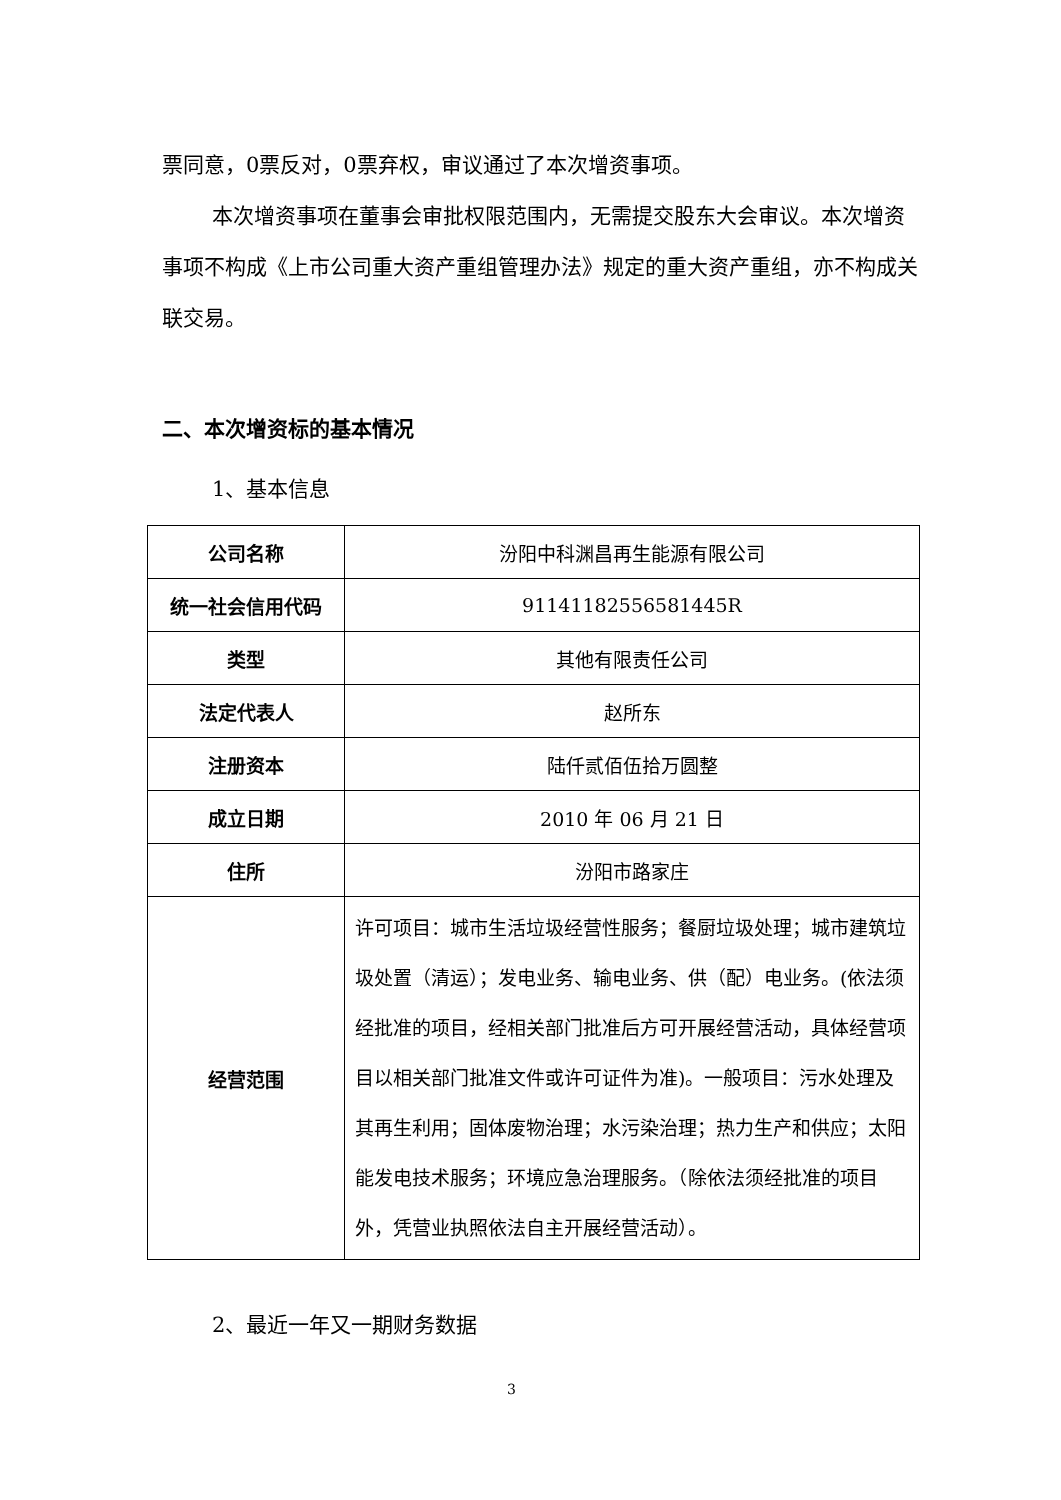票同意，0票反对，0票弃权，审议通过了本次增资事项。
本次增资事项在董事会审批权限范围内，无需提交股东大会审议。本次增资事项不构成《上市公司重大资产重组管理办法》规定的重大资产重组，亦不构成关联交易。
二、本次增资标的基本情况
1、基本信息
| 公司名称 | 汾阳中科渊昌再生能源有限公司 |
| 统一社会信用代码 | 91141182556581445R |
| 类型 | 其他有限责任公司 |
| 法定代表人 | 赵所东 |
| 注册资本 | 陆仟贰佰伍拾万圆整 |
| 成立日期 | 2010 年 06 月 21 日 |
| 住所 | 汾阳市路家庄 |
| 经营范围 | 许可项目：城市生活垃圾经营性服务；餐厨垃圾处理；城市建筑垃圾处置（清运）；发电业务、输电业务、供（配）电业务。(依法须经批准的项目，经相关部门批准后方可开展经营活动，具体经营项目以相关部门批准文件或许可证件为准)。一般项目：污水处理及其再生利用；固体废物治理；水污染治理；热力生产和供应；太阳能发电技术服务；环境应急治理服务。（除依法须经批准的项目外，凭营业执照依法自主开展经营活动）。 |
2、最近一年又一期财务数据
3